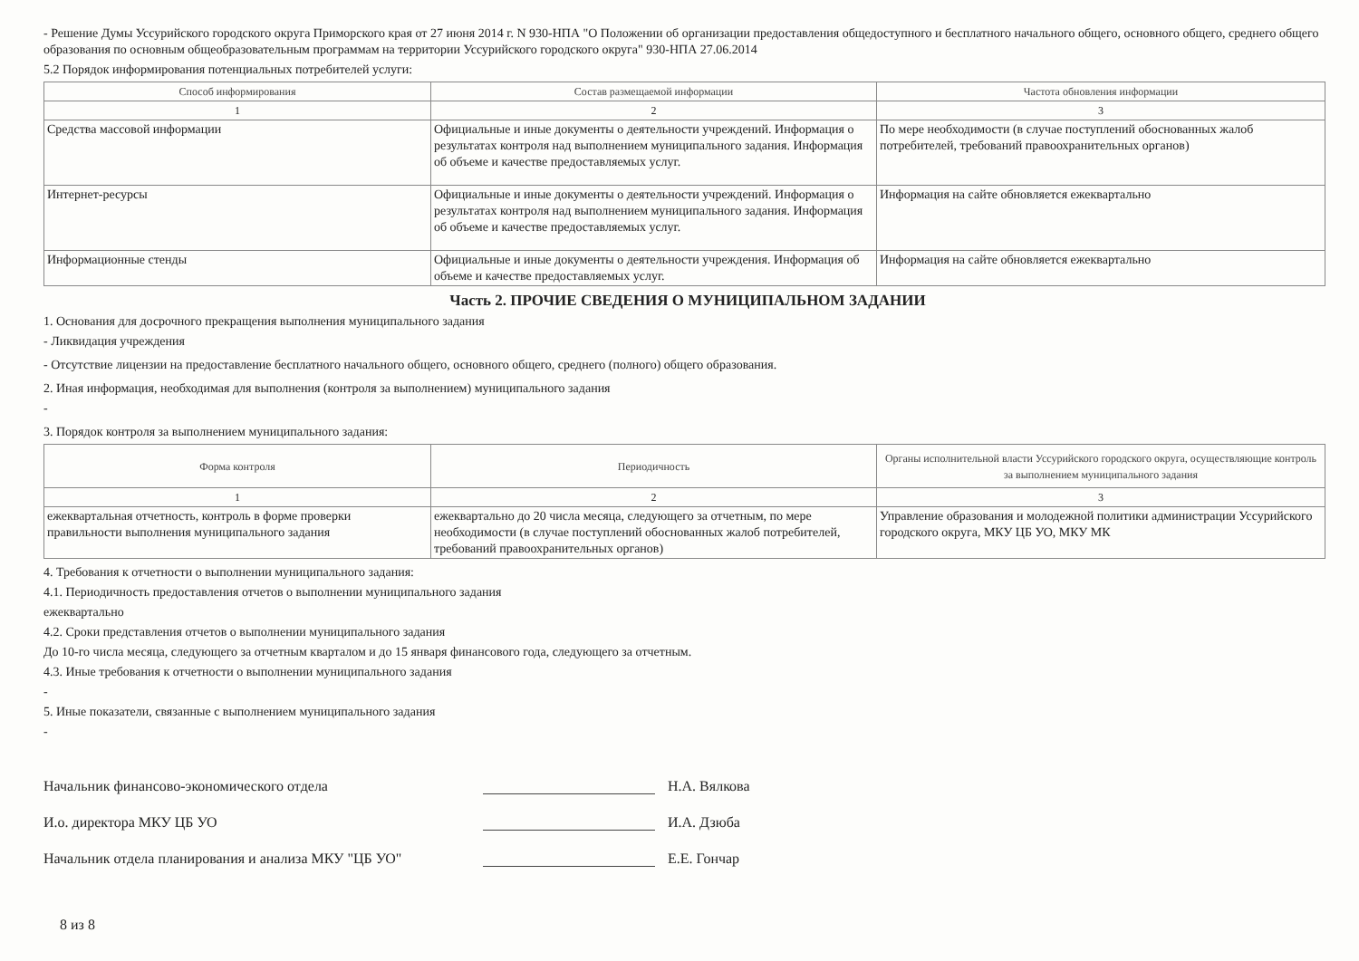- Решение Думы Уссурийского городского округа Приморского края от 27 июня 2014 г. N 930-НПА "О Положении об организации предоставления общедоступного и бесплатного начального общего, основного общего, среднего общего образования по основным общеобразовательным программам на территории Уссурийского городского округа" 930-НПА 27.06.2014
5.2 Порядок информирования потенциальных потребителей услуги:
| Способ информирования | Состав размещаемой информации | Частота обновления информации |
| --- | --- | --- |
| 1 | 2 | 3 |
| Средства массовой информации | Официальные и иные документы о деятельности учреждений. Информация о результатах контроля над выполнением муниципального задания. Информация об объеме и качестве предоставляемых услуг. | По мере необходимости (в случае поступлений обоснованных жалоб потребителей, требований правоохранительных органов) |
| Интернет-ресурсы | Официальные и иные документы о деятельности учреждений. Информация о результатах контроля над выполнением муниципального задания. Информация об объеме и качестве предоставляемых услуг. | Информация на сайте обновляется ежеквартально |
| Информационные стенды | Официальные и иные документы о деятельности учреждения. Информация об объеме и качестве предоставляемых услуг. | Информация на сайте обновляется ежеквартально |
Часть 2. ПРОЧИЕ СВЕДЕНИЯ О МУНИЦИПАЛЬНОМ ЗАДАНИИ
1. Основания для досрочного прекращения выполнения муниципального задания
- Ликвидация учреждения
- Отсутствие лицензии на предоставление бесплатного начального общего, основного общего, среднего (полного) общего образования.
2. Иная информация, необходимая для выполнения (контроля за выполнением) муниципального задания
-
3. Порядок контроля за выполнением муниципального задания:
| Форма контроля | Периодичность | Органы исполнительной власти Уссурийского городского округа, осуществляющие контроль за выполнением муниципального задания |
| --- | --- | --- |
| 1 | 2 | 3 |
| ежеквартальная отчетность, контроль в форме проверки правильности выполнения муниципального задания | ежеквартально до 20 числа месяца, следующего за отчетным, по мере необходимости (в случае поступлений обоснованных жалоб потребителей, требований правоохранительных органов) | Управление образования и молодежной политики администрации Уссурийского городского округа, МКУ ЦБ УО, МКУ МК |
4. Требования к отчетности о выполнении муниципального задания:
4.1. Периодичность предоставления отчетов о выполнении муниципального задания
ежеквартально
4.2. Сроки представления отчетов о выполнении муниципального задания
До 10-го числа месяца, следующего за отчетным кварталом и до 15 января финансового года, следующего за отчетным.
4.3. Иные требования к отчетности о выполнении муниципального задания
-
5. Иные показатели, связанные с выполнением муниципального задания
-
Начальник финансово-экономического отдела Н.А. Вялкова
И.о. директора МКУ ЦБ УО И.А. Дзюба
Начальник отдела планирования и анализа МКУ "ЦБ УО" Е.Е. Гончар
8 из 8